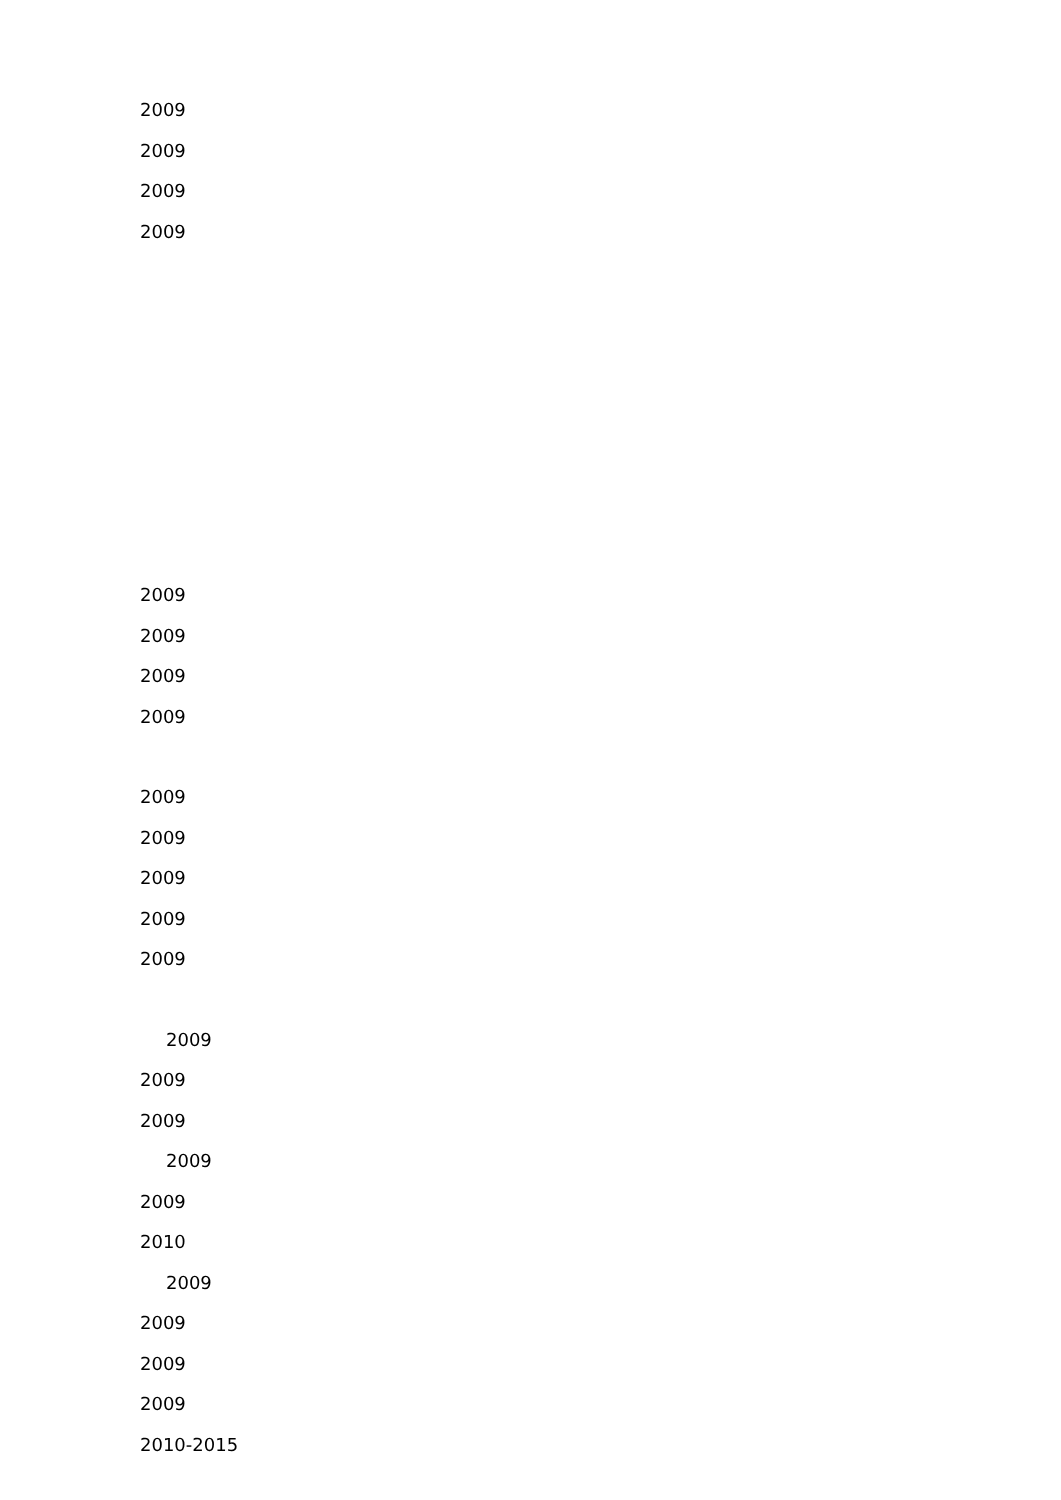2009
2009
2009
2009
2009
2009
2009
2009
2009
2009
2009
2009
2009
2009
2009
2009
2009
2009
2010
2009
2009
2009
2009
2010-2015